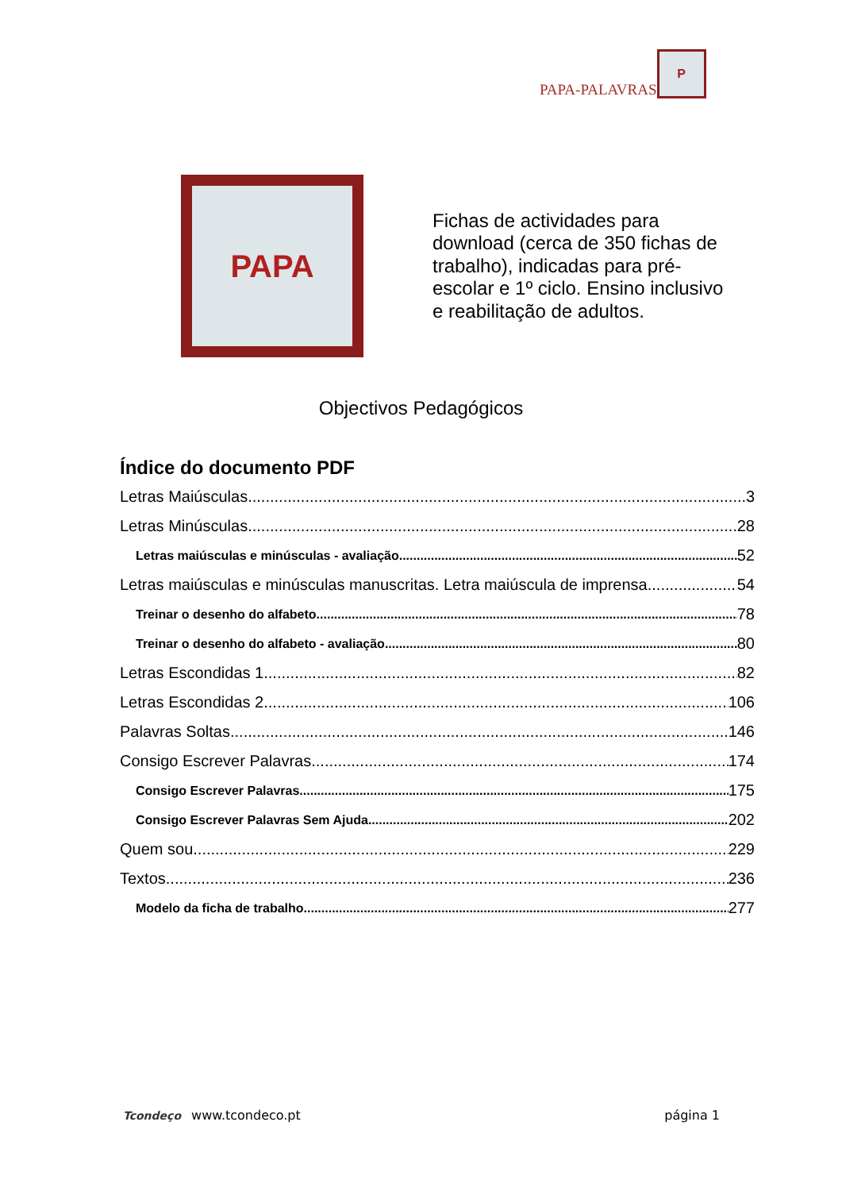PAPA-PALAVRAS
P
PAPA
Fichas de actividades para download (cerca de 350 fichas de trabalho), indicadas para pré-escolar e 1º ciclo. Ensino inclusivo e reabilitação de adultos.
Objectivos Pedagógicos
Índice do documento PDF
Letras Maiúsculas 3
Letras Minúsculas 28
Letras maiúsculas e minúsculas - avaliação 52
Letras maiúsculas e minúsculas manuscritas. Letra maiúscula de imprensa 54
Treinar o desenho do alfabeto 78
Treinar o desenho do alfabeto - avaliação 80
Letras Escondidas 1 82
Letras Escondidas 2 106
Palavras Soltas 146
Consigo Escrever Palavras 174
Consigo Escrever Palavras 175
Consigo Escrever Palavras Sem Ajuda 202
Quem sou 229
Textos 236
Modelo da ficha de trabalho 277
Tcondeço www.tcondeco.pt
página 1